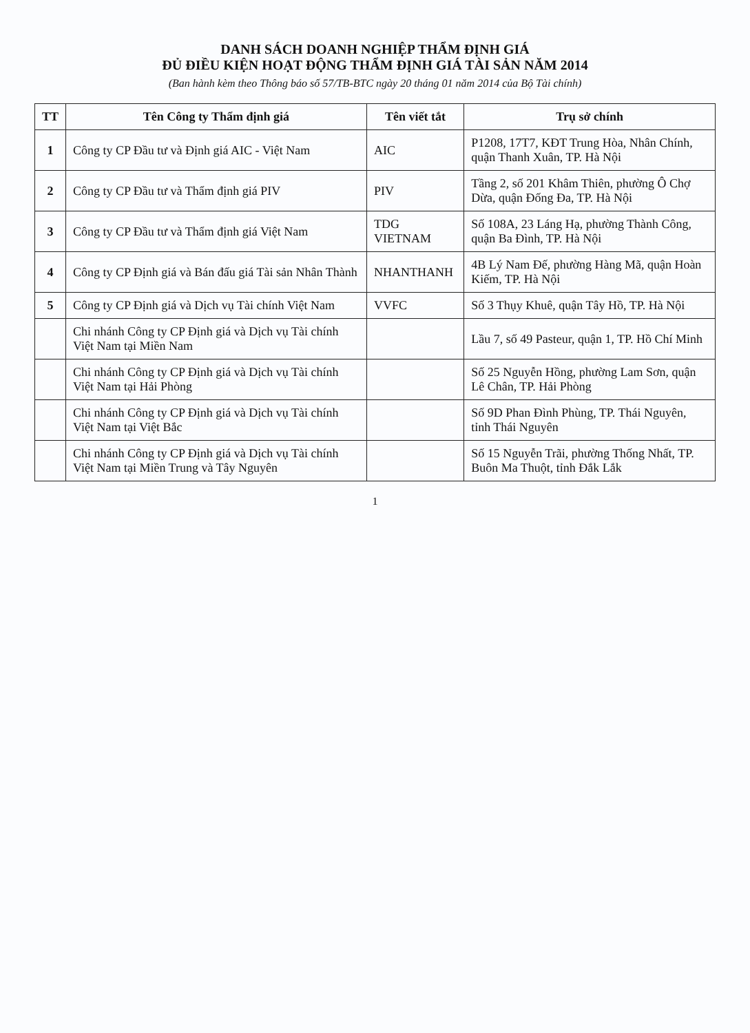DANH SÁCH DOANH NGHIỆP THẨM ĐỊNH GIÁ
ĐỦ ĐIỀU KIỆN HOẠT ĐỘNG THẨM ĐỊNH GIÁ TÀI SẢN NĂM 2014
(Ban hành kèm theo Thông báo số 57/TB-BTC ngày 20 tháng 01 năm 2014 của Bộ Tài chính)
| TT | Tên Công ty Thẩm định giá | Tên viết tắt | Trụ sở chính |
| --- | --- | --- | --- |
| 1 | Công ty CP Đầu tư và Định giá AIC - Việt Nam | AIC | P1208, 17T7, KĐT Trung Hòa, Nhân Chính, quận Thanh Xuân, TP. Hà Nội |
| 2 | Công ty CP Đầu tư và Thẩm định giá PIV | PIV | Tầng 2, số 201 Khâm Thiên, phường Ô Chợ Dừa, quận Đống Đa, TP. Hà Nội |
| 3 | Công ty CP Đầu tư và Thẩm định giá Việt Nam | TDG VIETNAM | Số 108A, 23 Láng Hạ, phường Thành Công, quận Ba Đình, TP. Hà Nội |
| 4 | Công ty CP Định giá và Bán đấu giá Tài sản Nhân Thành | NHANTHANH | 4B Lý Nam Đế, phường Hàng Mã, quận Hoàn Kiếm, TP. Hà Nội |
| 5 | Công ty CP Định giá và Dịch vụ Tài chính Việt Nam | VVFC | Số 3 Thụy Khuê, quận Tây Hồ, TP. Hà Nội |
| | Chi nhánh Công ty CP Định giá và Dịch vụ Tài chính Việt Nam tại Miền Nam | | Lầu 7, số 49 Pasteur, quận 1, TP. Hồ Chí Minh |
| | Chi nhánh Công ty CP Định giá và Dịch vụ Tài chính Việt Nam tại Hải Phòng | | Số 25 Nguyễn Hồng, phường Lam Sơn, quận Lê Chân, TP. Hải Phòng |
| | Chi nhánh Công ty CP Định giá và Dịch vụ Tài chính Việt Nam tại Việt Bắc | | Số 9D Phan Đình Phùng, TP. Thái Nguyên, tỉnh Thái Nguyên |
| | Chi nhánh Công ty CP Định giá và Dịch vụ Tài chính Việt Nam tại Miền Trung và Tây Nguyên | | Số 15 Nguyễn Trãi, phường Thống Nhất, TP. Buôn Ma Thuột, tỉnh Đắk Lắk |
1